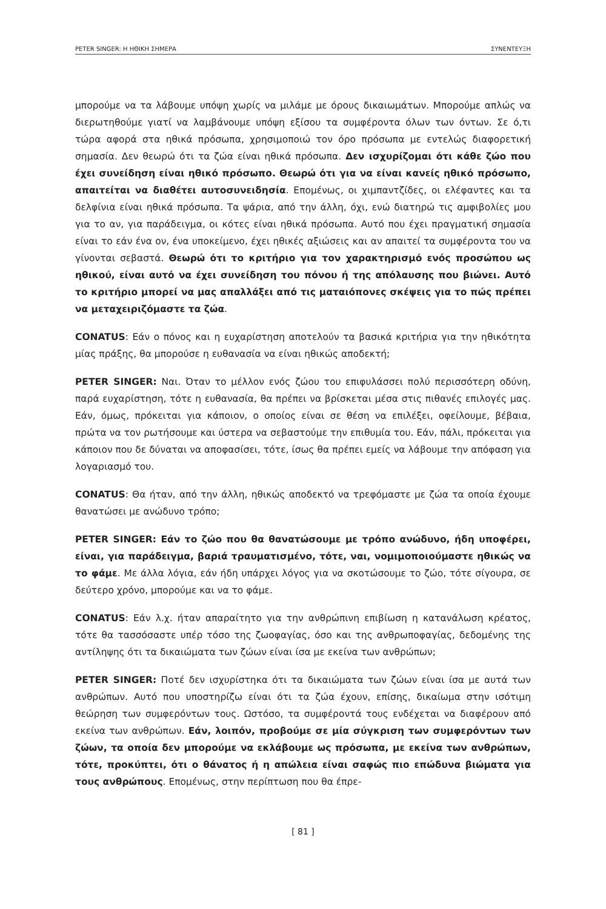PETER SINGER: Η ΗΘΙΚΗ ΣΗΜΕΡΑ ΣΥΝΕΝΤΕΥΞΗ
μπορούμε να τα λάβουμε υπόψη χωρίς να μιλάμε με όρους δικαιωμάτων. Μπορούμε απλώς να διερωτηθούμε γιατί να λαμβάνουμε υπόψη εξίσου τα συμφέροντα όλων των όντων. Σε ό,τι τώρα αφορά στα ηθικά πρόσωπα, χρησιμοποιώ τον όρο πρόσωπα με εντελώς διαφορετική σημασία. Δεν θεωρώ ότι τα ζώα είναι ηθικά πρόσωπα. Δεν ισχυρίζομαι ότι κάθε ζώο που έχει συνείδηση είναι ηθικό πρόσωπο. Θεωρώ ότι για να είναι κανείς ηθικό πρόσωπο, απαιτείται να διαθέτει αυτοσυνειδησία. Επομένως, οι χιμπαντζίδες, οι ελέφαντες και τα δελφίνια είναι ηθικά πρόσωπα. Τα ψάρια, από την άλλη, όχι, ενώ διατηρώ τις αμφιβολίες μου για το αν, για παράδειγμα, οι κότες είναι ηθικά πρόσωπα. Αυτό που έχει πραγματική σημασία είναι το εάν ένα ον, ένα υποκείμενο, έχει ηθικές αξιώσεις και αν απαιτεί τα συμφέροντα του να γίνονται σεβαστά. Θεωρώ ότι το κριτήριο για τον χαρακτηρισμό ενός προσώπου ως ηθικού, είναι αυτό να έχει συνείδηση του πόνου ή της απόλαυσης που βιώνει. Αυτό το κριτήριο μπορεί να μας απαλλάξει από τις ματαιόπονες σκέψεις για το πώς πρέπει να μεταχειριζόμαστε τα ζώα.
CONATUS: Εάν ο πόνος και η ευχαρίστηση αποτελούν τα βασικά κριτήρια για την ηθικότητα μίας πράξης, θα μπορούσε η ευθανασία να είναι ηθικώς αποδεκτή;
PETER SINGER: Ναι. Όταν το μέλλον ενός ζώου του επιφυλάσσει πολύ περισσότερη οδύνη, παρά ευχαρίστηση, τότε η ευθανασία, θα πρέπει να βρίσκεται μέσα στις πιθανές επιλογές μας. Εάν, όμως, πρόκειται για κάποιον, ο οποίος είναι σε θέση να επιλέξει, οφείλουμε, βέβαια, πρώτα να τον ρωτήσουμε και ύστερα να σεβαστούμε την επιθυμία του. Εάν, πάλι, πρόκειται για κάποιον που δε δύναται να αποφασίσει, τότε, ίσως θα πρέπει εμείς να λάβουμε την απόφαση για λογαριασμό του.
CONATUS: Θα ήταν, από την άλλη, ηθικώς αποδεκτό να τρεφόμαστε με ζώα τα οποία έχουμε θανατώσει με ανώδυνο τρόπο;
PETER SINGER: Εάν το ζώο που θα θανατώσουμε με τρόπο ανώδυνο, ήδη υποφέρει, είναι, για παράδειγμα, βαριά τραυματισμένο, τότε, ναι, νομιμοποιούμαστε ηθικώς να το φάμε. Με άλλα λόγια, εάν ήδη υπάρχει λόγος για να σκοτώσουμε το ζώο, τότε σίγουρα, σε δεύτερο χρόνο, μπορούμε και να το φάμε.
CONATUS: Εάν λ.χ. ήταν απαραίτητο για την ανθρώπινη επιβίωση η κατανάλωση κρέατος, τότε θα τασσόσαστε υπέρ τόσο της ζωοφαγίας, όσο και της ανθρωποφαγίας, δεδομένης της αντίληψης ότι τα δικαιώματα των ζώων είναι ίσα με εκείνα των ανθρώπων;
PETER SINGER: Ποτέ δεν ισχυρίστηκα ότι τα δικαιώματα των ζώων είναι ίσα με αυτά των ανθρώπων. Αυτό που υποστηρίζω είναι ότι τα ζώα έχουν, επίσης, δικαίωμα στην ισότιμη θεώρηση των συμφερόντων τους. Ωστόσο, τα συμφέροντά τους ενδέχεται να διαφέρουν από εκείνα των ανθρώπων. Εάν, λοιπόν, προβούμε σε μία σύγκριση των συμφερόντων των ζώων, τα οποία δεν μπορούμε να εκλάβουμε ως πρόσωπα, με εκείνα των ανθρώπων, τότε, προκύπτει, ότι ο θάνατος ή η απώλεια είναι σαφώς πιο επώδυνα βιώματα για τους ανθρώπους. Επομένως, στην περίπτωση που θα έπρε-
[ 81 ]